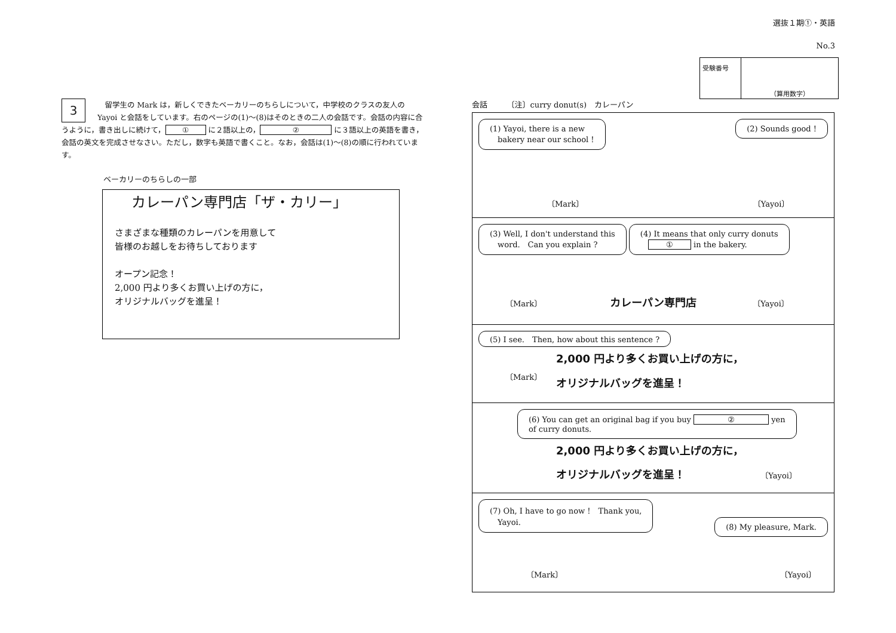選抜１期①・英語
No.3
| 受験番号 | （算用数字） |
3
　留学生の Mark は，新しくできたベーカリーのちらしについて，中学校のクラスの友人の Yayoi と会話をしています。右のページの(1)～(8)はそのときの二人の会話です。会話の内容に合うように，書き出しに続けて， ① に２語以上の， ② に３語以上の英語を書き，会話の英文を完成させなさい。ただし，数字も英語で書くこと。なお，会話は(1)～(8)の順に行われています。
ベーカリーのちらしの一部
カレーパン専門店「ザ・カリー」
さまざまな種類のカレーパンを用意して
皆様のお越しをお待ちしております
オープン記念！
2,000 円より多くお買い上げの方に，
オリジナルバッグを進呈！
会話　　　〔注〕curry donut(s)　カレーパン
(1) Yayoi, there is a new
　bakery near our school !
(2) Sounds good !
〔Mark〕 〔Yayoi〕
(3) Well, I don't understand this
　word.　Can you explain ?
(4) It means that only curry donuts
　① in the bakery.
〔Mark〕 カレーパン専門店 〔Yayoi〕
(5) I see.　Then, how about this sentence ?
2,000 円より多くお買い上げの方に，
〔Mark〕
オリジナルバッグを進呈！
(6) You can get an original bag if you buy ② yen
of curry donuts.
2,000 円より多くお買い上げの方に，
オリジナルバッグを進呈！ 〔Yayoi〕
(7) Oh, I have to go now !　Thank you,
　Yayoi.
(8) My pleasure, Mark.
〔Mark〕 〔Yayoi〕